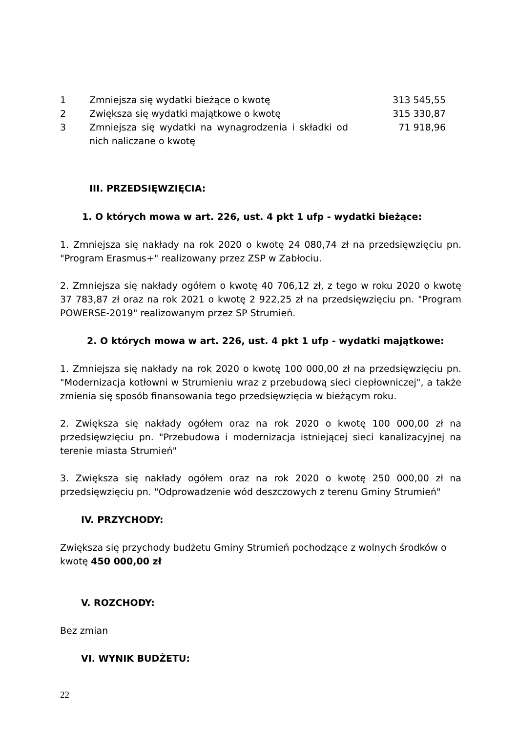| 1 | Zmniejsza się wydatki bieżące o kwotę | 313 545,55 |
| 2 | Zwiększa się wydatki majątkowe o kwotę | 315 330,87 |
| 3 | Zmniejsza się wydatki na wynagrodzenia i składki od nich naliczane o kwotę | 71 918,96 |
III. PRZEDSIĘWZIĘCIA:
1. O których mowa w art. 226, ust. 4 pkt 1 ufp - wydatki bieżące:
1. Zmniejsza się nakłady na rok 2020 o kwotę 24 080,74 zł na przedsięwzięciu pn. "Program Erasmus+" realizowany przez ZSP w Zabłociu.
2. Zmniejsza się nakłady ogółem o kwotę 40 706,12 zł, z tego w roku 2020 o kwotę 37 783,87 zł oraz na rok 2021 o kwotę 2 922,25 zł na przedsięwzięciu pn. "Program POWERSE-2019" realizowanym przez SP Strumień.
2. O których mowa w art. 226, ust. 4 pkt 1 ufp - wydatki majątkowe:
1. Zmniejsza się nakłady na rok 2020 o kwotę 100 000,00 zł na przedsięwzięciu pn. "Modernizacja kotłowni w Strumieniu wraz z przebudową sieci ciepłowniczej", a także zmienia się sposób finansowania tego przedsięwzięcia w bieżącym roku.
2. Zwiększa się nakłady ogółem oraz na rok 2020 o kwotę 100 000,00 zł na przedsięwzięciu pn. "Przebudowa i modernizacja istniejącej sieci kanalizacyjnej na terenie miasta Strumień"
3. Zwiększa się nakłady ogółem oraz na rok 2020 o kwotę 250 000,00 zł na przedsięwzięciu pn. "Odprowadzenie wód deszczowych z terenu Gminy Strumień"
IV. PRZYCHODY:
Zwiększa się przychody budżetu Gminy Strumień pochodzące z wolnych środków o kwotę 450 000,00 zł
V. ROZCHODY:
Bez zmian
VI. WYNIK BUDŻETU:
22